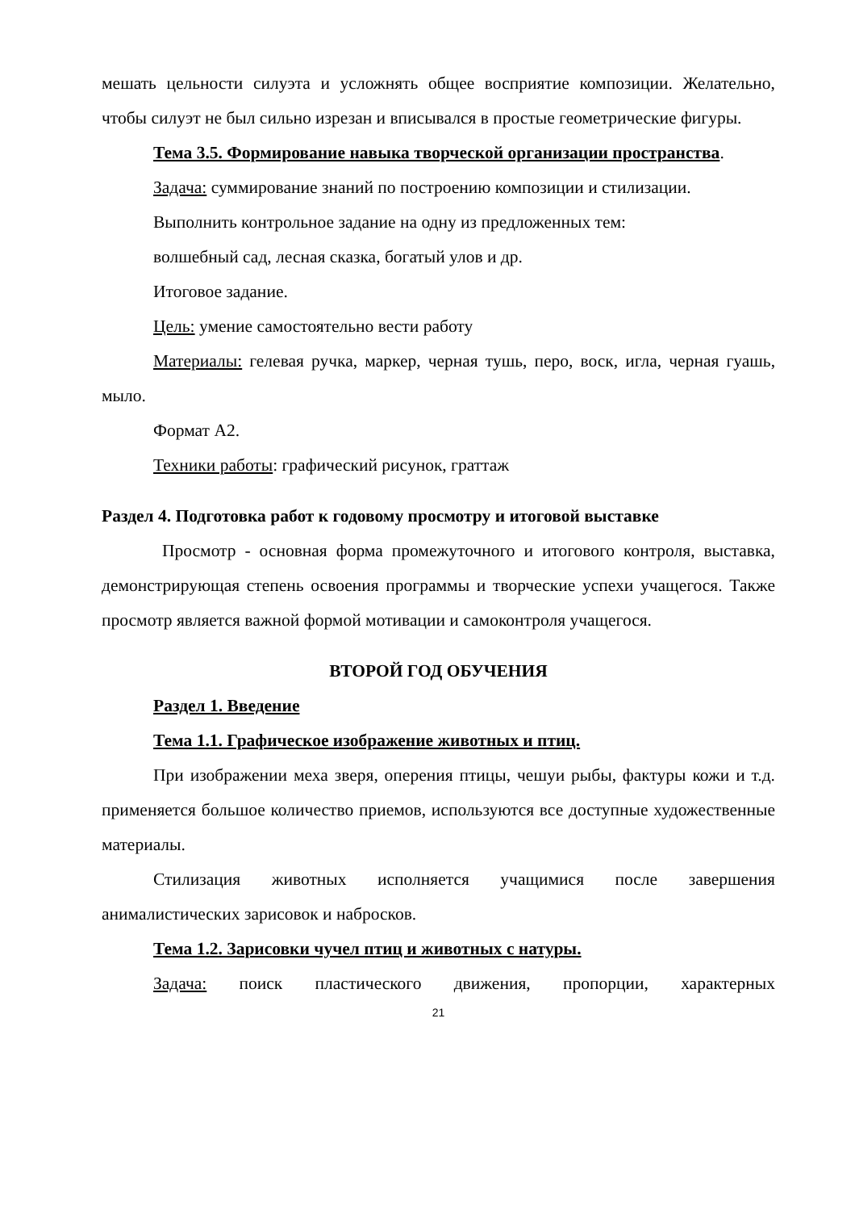мешать цельности силуэта и усложнять общее восприятие композиции. Желательно, чтобы силуэт не был сильно изрезан и вписывался в простые геометрические фигуры.
Тема 3.5. Формирование навыка творческой организации пространства.
Задача: суммирование знаний по построению композиции и стилизации.
Выполнить контрольное задание на одну из предложенных тем:
волшебный сад, лесная сказка, богатый улов и др.
Итоговое задание.
Цель: умение самостоятельно вести работу
Материалы: гелевая ручка, маркер, черная тушь, перо, воск, игла, черная гуашь, мыло.
Формат А2.
Техники работы: графический рисунок, граттаж
Раздел 4. Подготовка работ к годовому просмотру и итоговой выставке
Просмотр - основная форма промежуточного и итогового контроля, выставка, демонстрирующая степень освоения программы и творческие успехи учащегося. Также просмотр является важной формой мотивации и самоконтроля учащегося.
ВТОРОЙ ГОД ОБУЧЕНИЯ
Раздел 1. Введение
Тема 1.1. Графическое изображение животных и птиц.
При изображении меха зверя, оперения птицы, чешуи рыбы, фактуры кожи и т.д. применяется большое количество приемов, используются все доступные художественные материалы.
Стилизация животных исполняется учащимися после завершения анималистических зарисовок и набросков.
Тема 1.2. Зарисовки чучел птиц и животных с натуры.
Задача: поиск пластического движения, пропорции, характерных
21